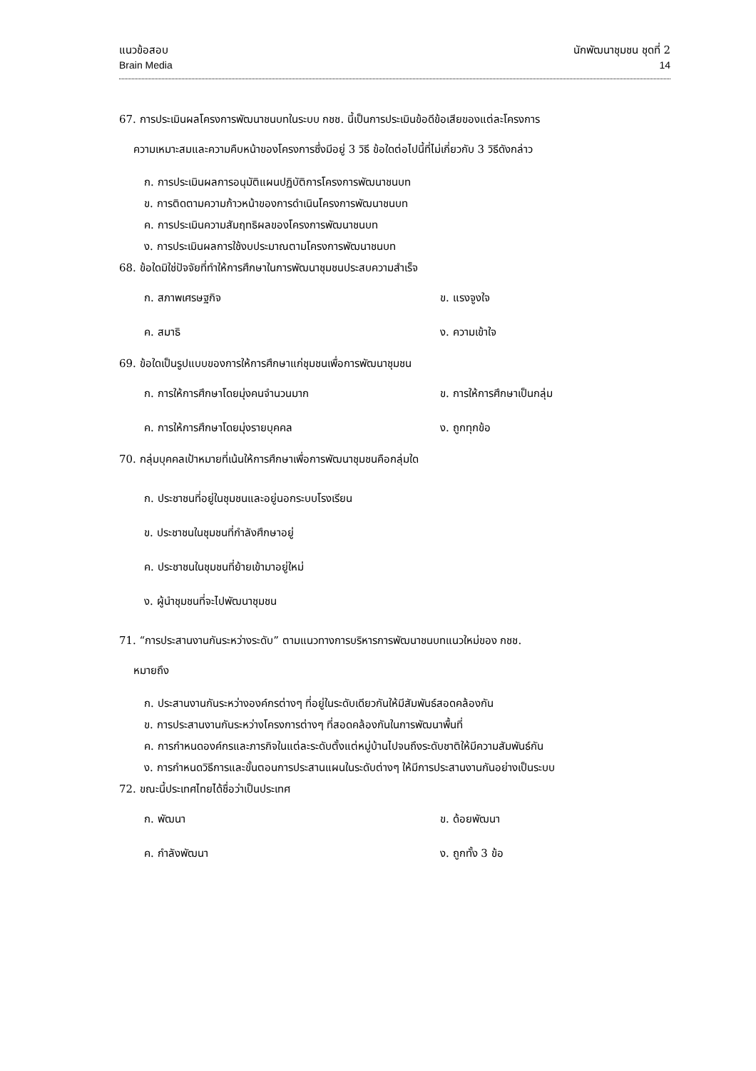แนวข้อสอบ
Brain Media
นักพัฒนาชุมชน ชุดที่ 2
14
67. การประเมินผลโครงการพัฒนาชนบทในระบบ กชช. นี้เป็นการประเมินข้อดีข้อเสียของแต่ละโครงการ
ความเหมาะสมและความคืบหน้าของโครงการซึ่งมีอยู่ 3 วิธี ข้อใดต่อไปนี้ที่ไม่เกี่ยวกับ 3 วิธีดังกล่าว
ก. การประเมินผลการอนุมัติแผนปฏิบัติการโครงการพัฒนาชนบท
ข. การติดตามความก้าวหน้าของการดำเนินโครงการพัฒนาชนบท
ค. การประเมินความสัมฤทธิผลของโครงการพัฒนาชนบท
ง. การประเมินผลการใช้งบประมาณตามโครงการพัฒนาชนบท
68. ข้อใดมิใช่ปัจจัยที่ทำให้การศึกษาในการพัฒนาชุมชนประสบความสำเร็จ
ก. สภาพเศรษฐกิจ
ข. แรงจูงใจ
ค. สมาธิ
ง. ความเข้าใจ
69. ข้อใดเป็นรูปแบบของการให้การศึกษาแก่ชุมชนเพื่อการพัฒนาชุมชน
ก. การให้การศึกษาโดยมุ่งคนจำนวนมาก
ข. การให้การศึกษาเป็นกลุ่ม
ค. การให้การศึกษาโดยมุ่งรายบุคคล
ง. ถูกทุกข้อ
70. กลุ่มบุคคลเป้าหมายที่เน้นให้การศึกษาเพื่อการพัฒนาชุมชนคือกลุ่มใด
ก. ประชาชนที่อยู่ในชุมชนและอยู่นอกระบบโรงเรียน
ข. ประชาชนในชุมชนที่กำลังศึกษาอยู่
ค. ประชาชนในชุมชนที่ย้ายเข้ามาอยู่ใหม่
ง. ผู้นำชุมชนที่จะไปพัฒนาชุมชน
71. “การประสานงานกันระหว่างระดับ” ตามแนวทางการบริหารการพัฒนาชนบทแนวใหม่ของ กชช.
หมายถึง
ก. ประสานงานกันระหว่างองค์กรต่างๆ ที่อยู่ในระดับเดียวกันให้มีสัมพันธ์สอดคล้องกัน
ข. การประสานงานกันระหว่างโครงการต่างๆ ที่สอดคล้องกันในการพัฒนาพื้นที่
ค. การกำหนดองค์กรและภารกิจในแต่ละระดับตั้งแต่หมู่บ้านไปจนถึงระดับชาติให้มีความสัมพันธ์กัน
ง. การกำหนดวิธีการและขั้นตอนการประสานแผนในระดับต่างๆ ให้มีการประสานงานกันอย่างเป็นระบบ
72. ขณะนี้ประเทศไทยได้ชื่อว่าเป็นประเทศ
ก. พัฒนา
ข. ด้อยพัฒนา
ค. กำลังพัฒนา
ง. ถูกทั้ง 3 ข้อ